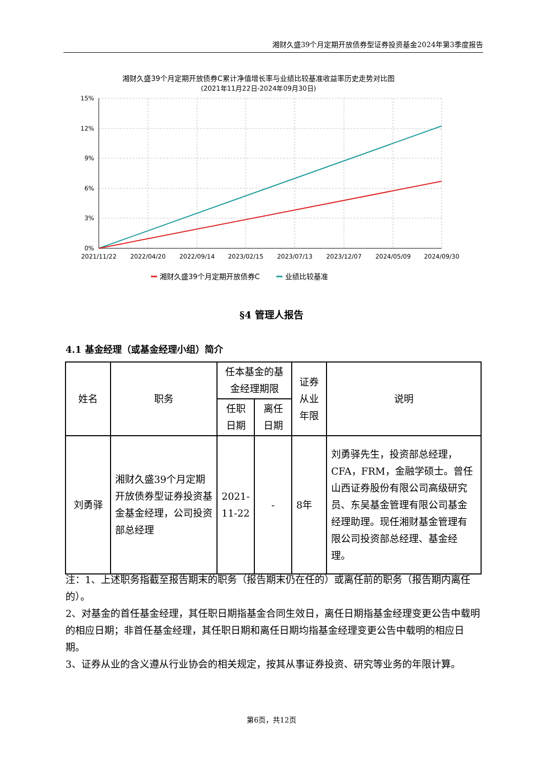湘财久盛39个月定期开放债券型证券投资基金2024年第3季度报告
湘财久盛39个月定期开放债券C累计净值增长率与业绩比较基准收益率历史走势对比图
(2021年11月22日-2024年09月30日)
15%
12%
9%
6%
3%
0%
2021/11/22
2022/04/20
2022/09/14
2023/02/15
2023/07/13
2023/12/07
2024/05/09
2024/09/30
湘财久盛39个月定期开放债券C
业绩比较基准
§4 管理人报告
4.1 基金经理（或基金经理小组）简介
| 姓名 | 职务 | 任本基金的基金经理期限 | | 证券从业年限 | 说明 |
| --- | --- | --- | --- | --- | --- |
| | | 任职日期 | 离任日期 | | |
| 刘勇驿 | 湘财久盛39个月定期开放债券型证券投资基金基金经理，公司投资部总经理 | 2021-11-22 | - | 8年 | 刘勇驿先生，投资部总经理，CFA，FRM，金融学硕士。曾任山西证券股份有限公司高级研究员、东吴基金管理有限公司基金经理助理。现任湘财基金管理有限公司投资部总经理、基金经理。 |
注：1、上述职务指截至报告期末的职务（报告期末仍在任的）或离任前的职务（报告期内离任的）。
2、对基金的首任基金经理，其任职日期指基金合同生效日，离任日期指基金经理变更公告中载明的相应日期；非首任基金经理，其任职日期和离任日期均指基金经理变更公告中载明的相应日期。
3、证券从业的含义遵从行业协会的相关规定，按其从事证券投资、研究等业务的年限计算。
第6页，共12页